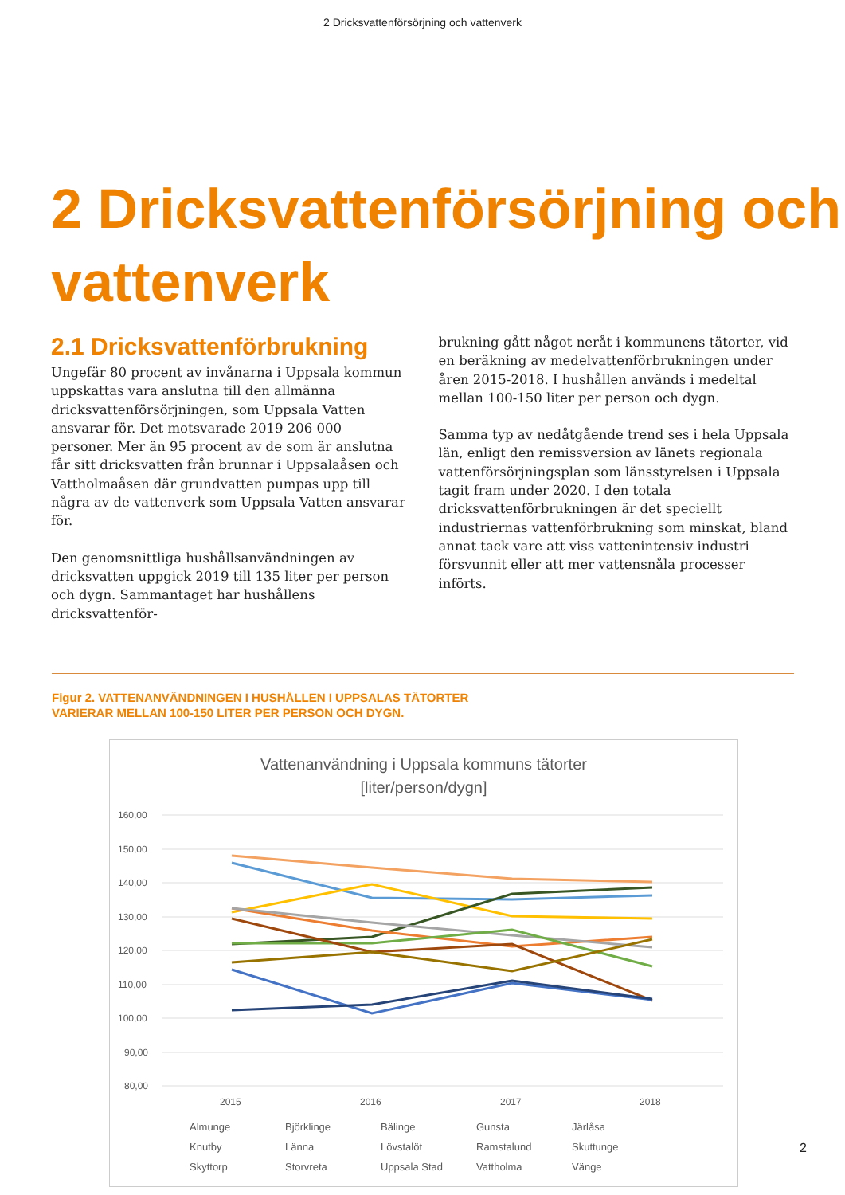2 Dricksvattenförsörjning och vattenverk
2 Dricksvattenförsörjning och vattenverk
2.1 Dricksvattenförbrukning
Ungefär 80 procent av invånarna i Uppsala kommun uppskattas vara anslutna till den allmänna dricksvattenförsörjningen, som Uppsala Vatten ansvarar för. Det motsvarade 2019 206 000 personer. Mer än 95 procent av de som är anslutna får sitt dricksvatten från brunnar i Uppsalaåsen och Vattholmaåsen där grundvatten pumpas upp till några av de vattenverk som Uppsala Vatten ansvarar för.
Den genomsnittliga hushållsanvändningen av dricksvatten uppgick 2019 till 135 liter per person och dygn. Sammantaget har hushållens dricksvattenför-
brukning gått något neråt i kommunens tätorter, vid en beräkning av medelvattenförbrukningen under åren 2015-2018. I hushållen används i medeltal mellan 100-150 liter per person och dygn.
Samma typ av nedåtgående trend ses i hela Uppsala län, enligt den remissversion av länets regionala vattenförsörjningsplan som länsstyrelsen i Uppsala tagit fram under 2020. I den totala dricksvattenförbrukningen är det speciellt industriernas vattenförbrukning som minskat, bland annat tack vare att viss vattenintensiv industri försvunnit eller att mer vattensnåla processer införts.
Figur 2. VATTENANVÄNDNINGEN I HUSHÅLLEN I UPPSALAS TÄTORTER
VARIERAR MELLAN 100-150 LITER PER PERSON OCH DYGN.
Vattenanvändning i Uppsala kommuns tätorter
[liter/person/dygn]
160,00
150,00
140,00
130,00
120,00
110,00
100,00
90,00
80,00
2015
2016
2017
2018
Almunge Björklinge Bälinge Gunsta Järlåsa Knutby Länna Lövstalöt Ramstalund Skuttunge Skyttorp Storvreta Uppsala Stad Vattholma Vänge
2